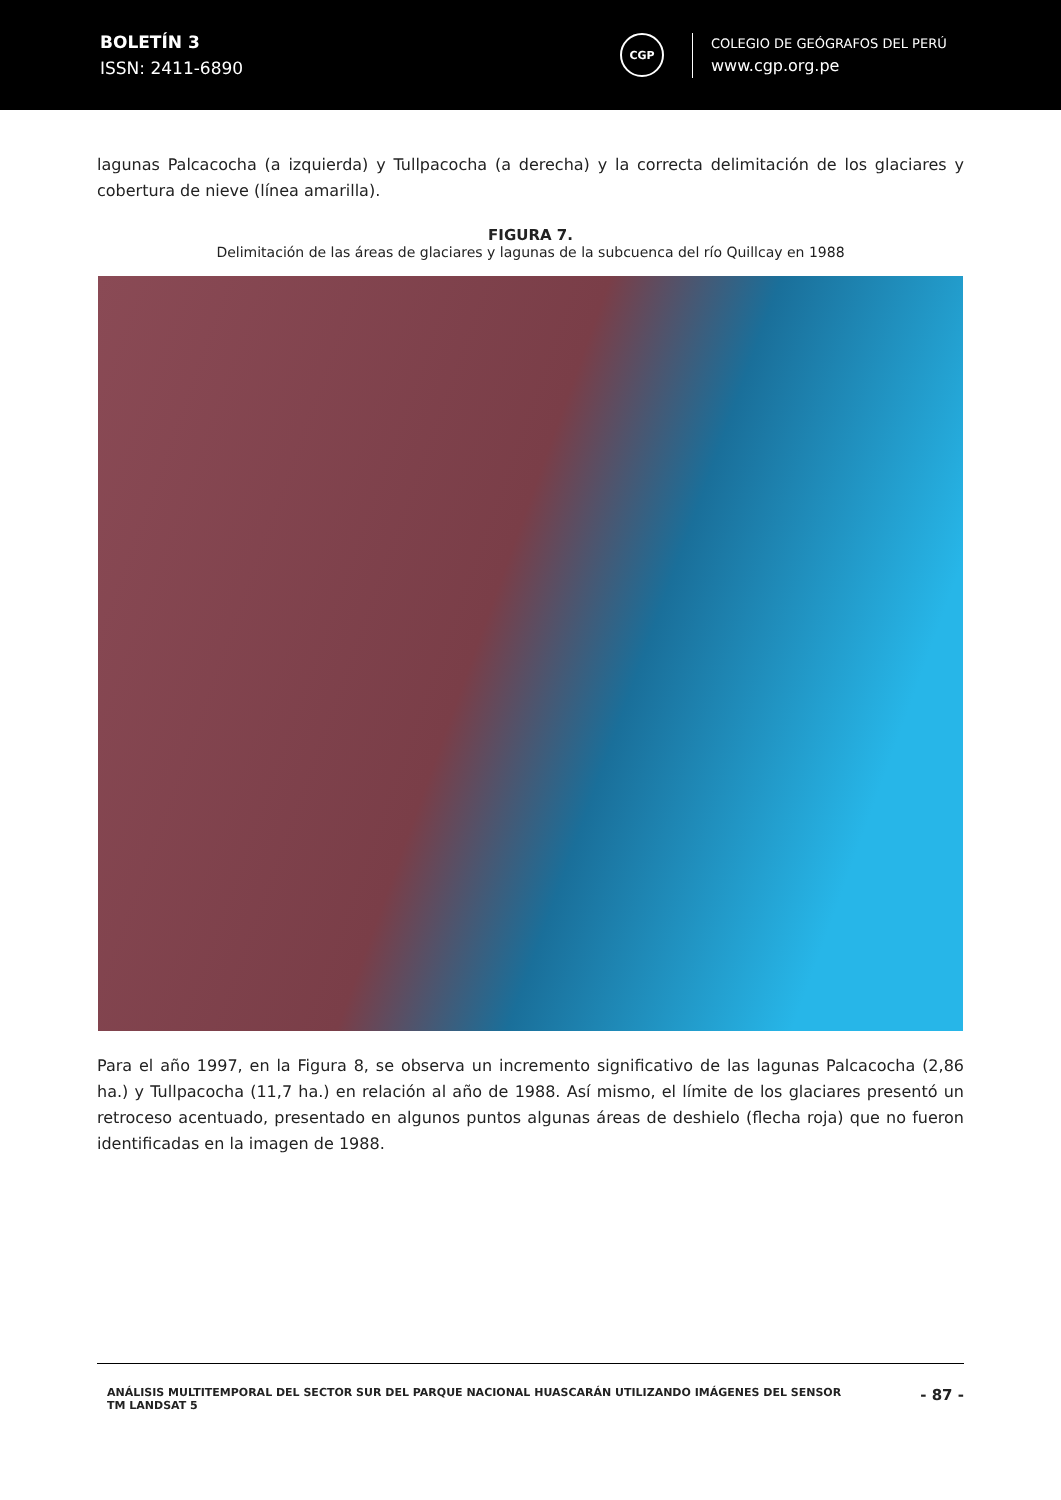BOLETÍN 3
ISSN: 2411-6890
CGP
COLEGIO DE GEÓGRAFOS DEL PERÚ
www.cgp.org.pe
lagunas Palcacocha (a izquierda) y Tullpacocha (a derecha) y la correcta delimitación de los glaciares y cobertura de nieve (línea amarilla).
FIGURA 7.
Delimitación de las áreas de glaciares y lagunas de la subcuenca del río Quillcay en 1988
Para el año 1997, en la Figura 8, se observa un incremento significativo de las lagunas Palcacocha (2,86 ha.) y Tullpacocha (11,7 ha.) en relación al año de 1988. Así mismo, el límite de los glaciares presentó un retroceso acentuado, presentado en algunos puntos algunas áreas de deshielo (flecha roja) que no fueron identificadas en la imagen de 1988.
ANÁLISIS MULTITEMPORAL DEL SECTOR SUR DEL PARQUE NACIONAL HUASCARÁN UTILIZANDO IMÁGENES DEL SENSOR
TM LANDSAT 5
- 87 -